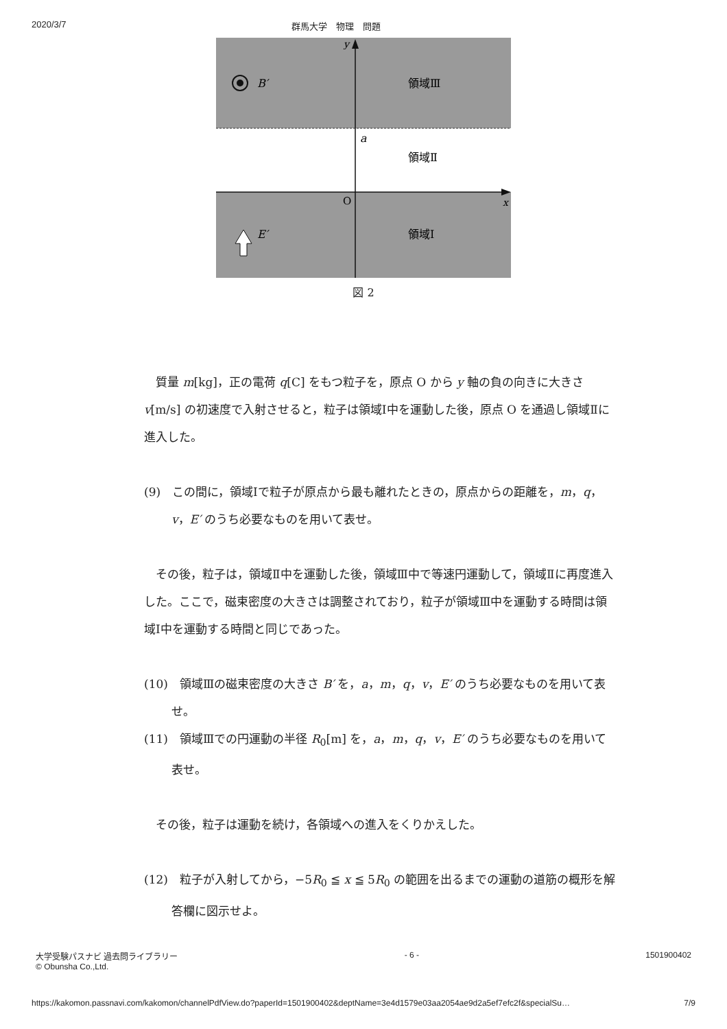2020/3/7 群馬大学　物理　問題
y
B′
領域Ⅲ
a
領域Ⅱ
O
x
E′
領域Ⅰ
図 2
　質量 m[kg]，正の電荷 q[C] をもつ粒子を，原点 O から y 軸の負の向きに大きさ v[m/s] の初速度で入射させると，粒子は領域Ⅰ中を運動した後，原点 O を通過し領域Ⅱに進入した。
(9)　この間に，領域Ⅰで粒子が原点から最も離れたときの，原点からの距離を，m，q，v，E′ のうち必要なものを用いて表せ。
　その後，粒子は，領域Ⅱ中を運動した後，領域Ⅲ中で等速円運動して，領域Ⅱに再度進入した。ここで，磁束密度の大きさは調整されており，粒子が領域Ⅲ中を運動する時間は領域Ⅰ中を運動する時間と同じであった。
(10)　領域Ⅲの磁束密度の大きさ B′ を，a，m，q，v，E′ のうち必要なものを用いて表せ。
(11)　領域Ⅲでの円運動の半径 R<sub>0</sub>[m] を，a，m，q，v，E′ のうち必要なものを用いて表せ。
　その後，粒子は運動を続け，各領域への進入をくりかえした。
(12)　粒子が入射してから，−5R<sub>0</sub> ≦ x ≦ 5R<sub>0</sub> の範囲を出るまでの運動の道筋の概形を解答欄に図示せよ。
大学受験パスナビ 過去問ライブラリー
© Obunsha Co.,Ltd. - 6 - 1501900402
https://kakomon.passnavi.com/kakomon/channelPdfView.do?paperId=1501900402&deptName=3e4d1579e03aa2054ae9d2a5ef7efc2f&specialSu… 7/9